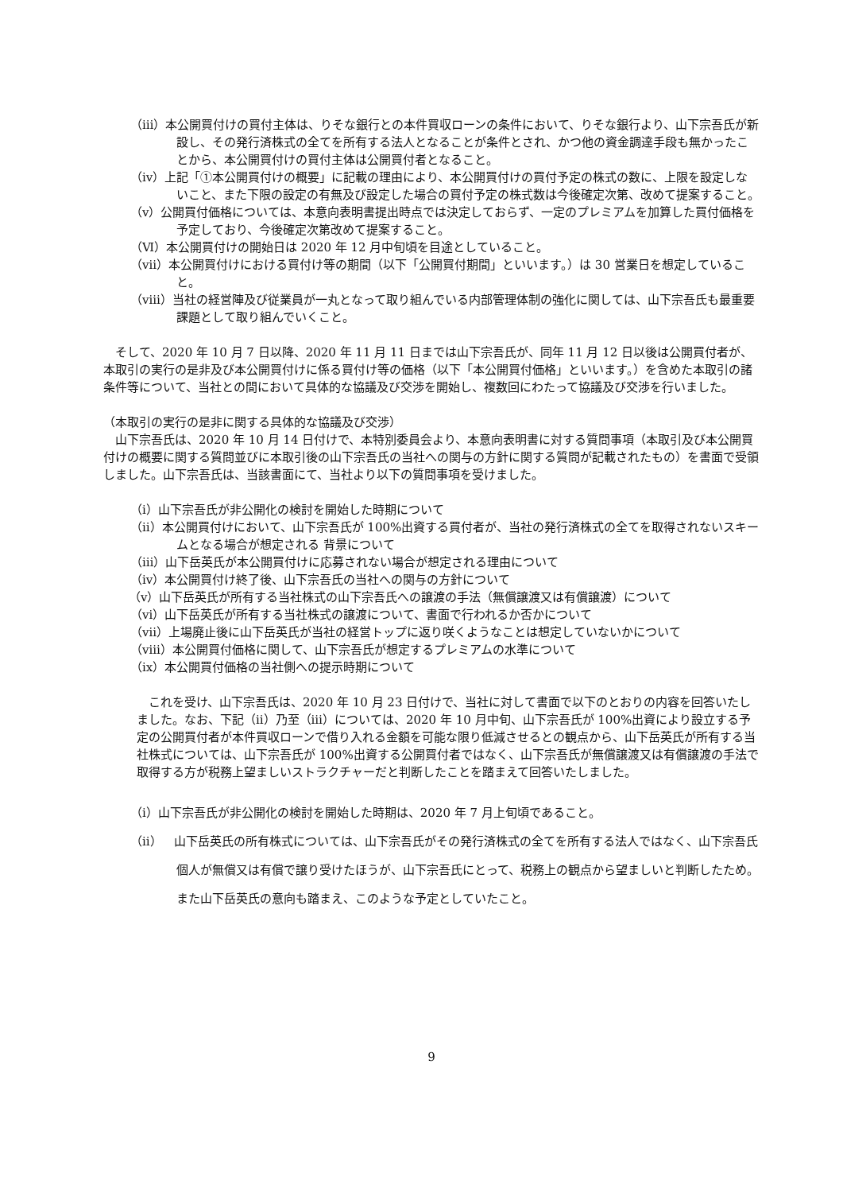（ⅲ）本公開買付けの買付主体は、りそな銀行との本件買収ローンの条件において、りそな銀行より、山下宗吾氏が新設し、その発行済株式の全てを所有する法人となることが条件とされ、かつ他の資金調達手段も無かったことから、本公開買付けの買付主体は公開買付者となること。
（ⅳ）上記「①本公開買付けの概要」に記載の理由により、本公開買付けの買付予定の株式の数に、上限を設定しないこと、また下限の設定の有無及び設定した場合の買付予定の株式数は今後確定次第、改めて提案すること。
（ⅴ）公開買付価格については、本意向表明書提出時点では決定しておらず、一定のプレミアムを加算した買付価格を予定しており、今後確定次第改めて提案すること。
（Ⅵ）本公開買付けの開始日は 2020 年 12 月中旬頃を目途としていること。
（ⅶ）本公開買付けにおける買付け等の期間（以下「公開買付期間」といいます。）は 30 営業日を想定していること。
（ⅷ）当社の経営陣及び従業員が一丸となって取り組んでいる内部管理体制の強化に関しては、山下宗吾氏も最重要課題として取り組んでいくこと。
そして、2020 年 10 月 7 日以降、2020 年 11 月 11 日までは山下宗吾氏が、同年 11 月 12 日以後は公開買付者が、本取引の実行の是非及び本公開買付けに係る買付け等の価格（以下「本公開買付価格」といいます。）を含めた本取引の諸条件等について、当社との間において具体的な協議及び交渉を開始し、複数回にわたって協議及び交渉を行いました。
（本取引の実行の是非に関する具体的な協議及び交渉）
山下宗吾氏は、2020 年 10 月 14 日付けで、本特別委員会より、本意向表明書に対する質問事項（本取引及び本公開買付けの概要に関する質問並びに本取引後の山下宗吾氏の当社への関与の方針に関する質問が記載されたもの）を書面で受領しました。山下宗吾氏は、当該書面にて、当社より以下の質問事項を受けました。
（ⅰ）山下宗吾氏が非公開化の検討を開始した時期について
（ⅱ）本公開買付けにおいて、山下宗吾氏が 100%出資する買付者が、当社の発行済株式の全てを取得されないスキームとなる場合が想定される 背景について
（ⅲ）山下岳英氏が本公開買付けに応募されない場合が想定される理由について
（ⅳ）本公開買付け終了後、山下宗吾氏の当社への関与の方針について
（ⅴ）山下岳英氏が所有する当社株式の山下宗吾氏への譲渡の手法（無償譲渡又は有償譲渡）について
（ⅵ）山下岳英氏が所有する当社株式の譲渡について、書面で行われるか否かについて
（ⅶ）上場廃止後に山下岳英氏が当社の経営トップに返り咲くようなことは想定していないかについて
（ⅷ）本公開買付価格に関して、山下宗吾氏が想定するプレミアムの水準について
（ⅸ）本公開買付価格の当社側への提示時期について
これを受け、山下宗吾氏は、2020 年 10 月 23 日付けで、当社に対して書面で以下のとおりの内容を回答いたしました。なお、下記（ⅱ）乃至（ⅲ）については、2020 年 10 月中旬、山下宗吾氏が 100%出資により設立する予定の公開買付者が本件買収ローンで借り入れる金額を可能な限り低減させるとの観点から、山下岳英氏が所有する当社株式については、山下宗吾氏が 100%出資する公開買付者ではなく、山下宗吾氏が無償譲渡又は有償譲渡の手法で取得する方が税務上望ましいストラクチャーだと判断したことを踏まえて回答いたしました。
（ⅰ）山下宗吾氏が非公開化の検討を開始した時期は、2020 年 7 月上旬頃であること。
（ⅱ）　山下岳英氏の所有株式については、山下宗吾氏がその発行済株式の全てを所有する法人ではなく、山下宗吾氏個人が無償又は有償で譲り受けたほうが、山下宗吾氏にとって、税務上の観点から望ましいと判断したため。また山下岳英氏の意向も踏まえ、このような予定としていたこと。
9